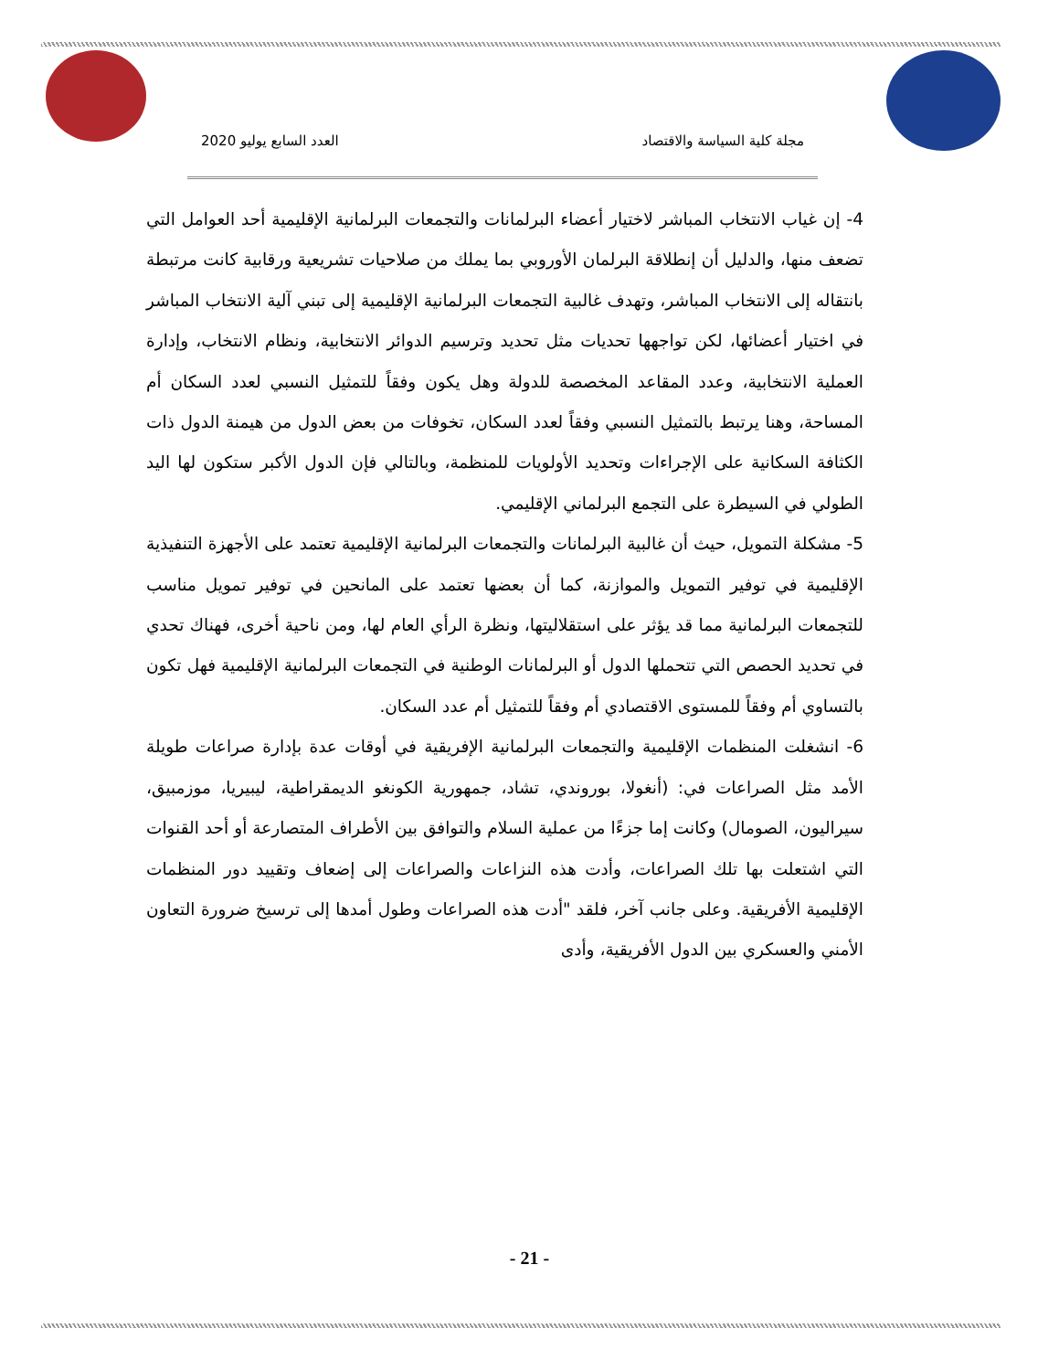مجلة كلية السياسة والاقتصاد العدد السابع يوليو 2020
4- إن غياب الانتخاب المباشر لاختيار أعضاء البرلمانات والتجمعات البرلمانية الإقليمية أحد العوامل التي تضعف منها، والدليل أن إنطلاقة البرلمان الأوروبي بما يملك من صلاحيات تشريعية ورقابية كانت مرتبطة بانتقاله إلى الانتخاب المباشر، وتهدف غالبية التجمعات البرلمانية الإقليمية إلى تبني آلية الانتخاب المباشر في اختيار أعضائها، لكن تواجهها تحديات مثل تحديد وترسيم الدوائر الانتخابية، ونظام الانتخاب، وإدارة العملية الانتخابية، وعدد المقاعد المخصصة للدولة وهل يكون وفقاً للتمثيل النسبي لعدد السكان أم المساحة، وهنا يرتبط بالتمثيل النسبي وفقاً لعدد السكان، تخوفات من بعض الدول من هيمنة الدول ذات الكثافة السكانية على الإجراءات وتحديد الأولويات للمنظمة، وبالتالي فإن الدول الأكبر ستكون لها اليد الطولي في السيطرة على التجمع البرلماني الإقليمي.
5- مشكلة التمويل، حيث أن غالبية البرلمانات والتجمعات البرلمانية الإقليمية تعتمد على الأجهزة التنفيذية الإقليمية في توفير التمويل والموازنة، كما أن بعضها تعتمد على المانحين في توفير تمويل مناسب للتجمعات البرلمانية مما قد يؤثر على استقلاليتها، ونظرة الرأي العام لها، ومن ناحية أخرى، فهناك تحدي في تحديد الحصص التي تتحملها الدول أو البرلمانات الوطنية في التجمعات البرلمانية الإقليمية فهل تكون بالتساوي أم وفقاً للمستوى الاقتصادي أم وفقاً للتمثيل أم عدد السكان.
6- انشغلت المنظمات الإقليمية والتجمعات البرلمانية الإفريقية في أوقات عدة بإدارة صراعات طويلة الأمد مثل الصراعات في: (أنغولا، بوروندي، تشاد، جمهورية الكونغو الديمقراطية، ليبيريا، موزمبيق، سيراليون، الصومال) وكانت إما جزءًا من عملية السلام والتوافق بين الأطراف المتصارعة أو أحد القنوات التي اشتعلت بها تلك الصراعات، وأدت هذه النزاعات والصراعات إلى إضعاف وتقييد دور المنظمات الإقليمية الأفريقية. وعلى جانب آخر، فلقد "أدت هذه الصراعات وطول أمدها إلى ترسيخ ضرورة التعاون الأمني والعسكري بين الدول الأفريقية، وأدى
- 21 -